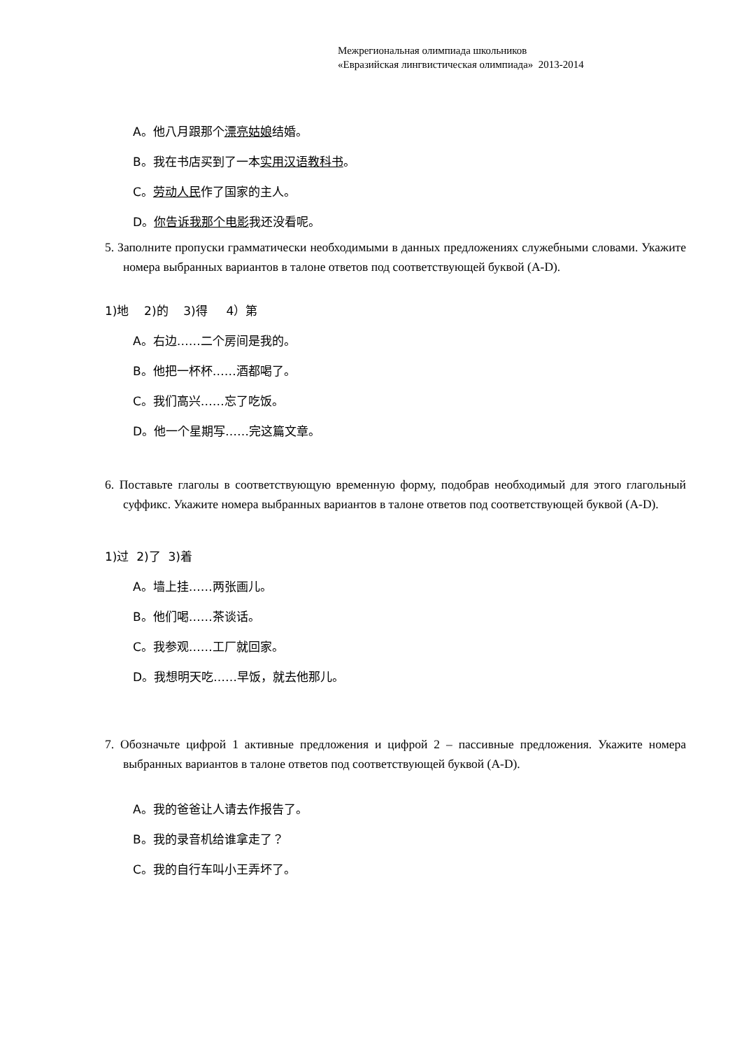Межрегиональная олимпиада школьников
«Евразийская лингвистическая олимпиада» 2013-2014
A。他八月跟那个漂亮姑娘结婚。
B。我在书店买到了一本实用汉语教科书。
C。劳动人民作了国家的主人。
D。你告诉我那个电影我还没看呢。
5. Заполните пропуски грамматически необходимыми в данных предложениях служебными словами. Укажите номера выбранных вариантов в талоне ответов под соответствующей буквой (A-D).
1)地 2)的 3)得 4）第
A。右边……二个房间是我的。
B。他把一杯杯……酒都喝了。
C。我们高兴……忘了吃饭。
D。他一个星期写……完这篇文章。
6. Поставьте глаголы в соответствующую временную форму, подобрав необходимый для этого глагольный суффикс. Укажите номера выбранных вариантов в талоне ответов под соответствующей буквой (A-D).
1)过 2)了 3)着
A。墙上挂……两张画儿。
B。他们喝……茶谈话。
C。我参观……工厂就回家。
D。我想明天吃……早饭，就去他那儿。
7. Обозначьте цифрой 1 активные предложения и цифрой 2 – пассивные предложения. Укажите номера выбранных вариантов в талоне ответов под соответствующей буквой (A-D).
A。我的爸爸让人请去作报告了。
B。我的录音机给谁拿走了？
C。我的自行车叫小王弄坏了。